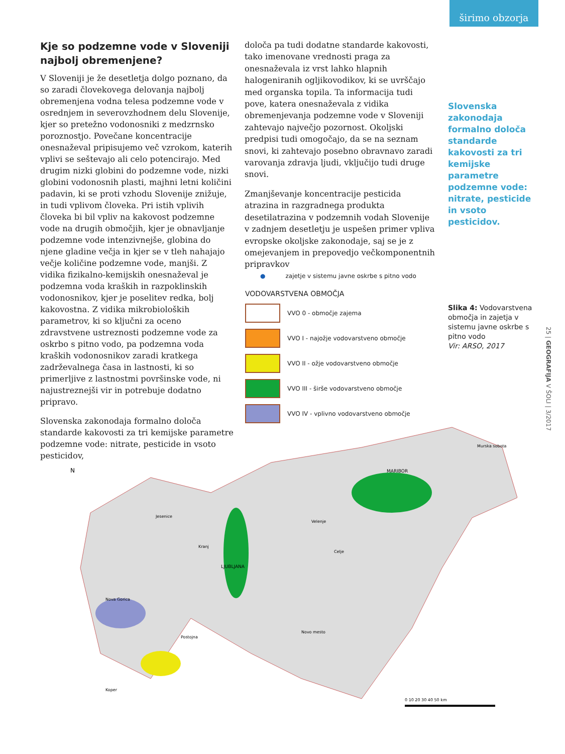širimo obzorja
Kje so podzemne vode v Sloveniji najbolj obremenjene?
V Sloveniji je že desetletja dolgo poznano, da so zaradi človekovega delovanja najbolj obremenjena vodna telesa podzemne vode v osrednjem in severovzhodnem delu Slovenije, kjer so pretežno vodonosniki z medzrnsko poroznostjo. Povečane koncentracije onesnaževal pripisujemo več vzrokom, katerih vplivi se seštevajo ali celo potencirajo. Med drugim nizki globini do podzemne vode, nizki globini vodonosnih plasti, majhni letni količini padavin, ki se proti vzhodu Slovenije znižuje, in tudi vplivom človeka. Pri istih vplivih človeka bi bil vpliv na kakovost podzemne vode na drugih območjih, kjer je obnavljanje podzemne vode intenzivnejše, globina do njene gladine večja in kjer se v tleh nahajajo večje količine podzemne vode, manjši. Z vidika fizikalno-kemijskih onesnaževal je podzemna voda kraških in razpoklinskih vodonosnikov, kjer je poselitev redka, bolj kakovostna. Z vidika mikrobioloških parametrov, ki so ključni za oceno zdravstvene ustreznosti podzemne vode za oskrbo s pitno vodo, pa podzemna voda kraških vodonosnikov zaradi kratkega zadrževalnega časa in lastnosti, ki so primerljive z lastnostmi površinske vode, ni najustreznejši vir in potrebuje dodatno pripravo.
Slovenska zakonodaja formalno določa standarde kakovosti za tri kemijske parametre podzemne vode: nitrate, pesticide in vsoto pesticidov,
določa pa tudi dodatne standarde kakovosti, tako imenovane vrednosti praga za onesnaževala iz vrst lahko hlapnih halogeniranih ogljikovodikov, ki se uvrščajo med organska topila. Ta informacija tudi pove, katera onesnaževala z vidika obremenjevanja podzemne vode v Sloveniji zahtevajo največjo pozornost. Okoljski predpisi tudi omogočajo, da se na seznam snovi, ki zahtevajo posebno obravnavo zaradi varovanja zdravja ljudi, vključijo tudi druge snovi.
Zmanjševanje koncentracije pesticida atrazina in razgradnega produkta desetilatrazina v podzemnih vodah Slovenije v zadnjem desetletju je uspešen primer vpliva evropske okoljske zakonodaje, saj se je z omejevanjem in prepovedjo večkomponentnih pripravkov
Slovenska zakonodaja formalno določa standarde kakovosti za tri kemijske parametre podzemne vode: nitrate, pesticide in vsoto pesticidov.
Slika 4: Vodovarstvena območja in zajetja v sistemu javne oskrbe s pitno vodo
Vir: ARSO, 2017
● zajetje v sistemu javne oskrbe s pitno vodo
VODOVARSTVENA OBMOČJA
VVO 0 - območje zajema
VVO I - najožje vodovarstveno območje
VVO II - ožje vodovarstveno območje
VVO III - širše vodovarstveno območje
VVO IV - vplivno vodovarstveno območje
N
LJUBLJANA
MARIBOR
Murska sobota
Jesenice
Kranj
Velenje
Celje
Nova Gorica
Postojna
Novo mesto
Koper
0 10 20 30 40 50 km
25 | GEOGRAFIJA V ŠOLI | 3/2017